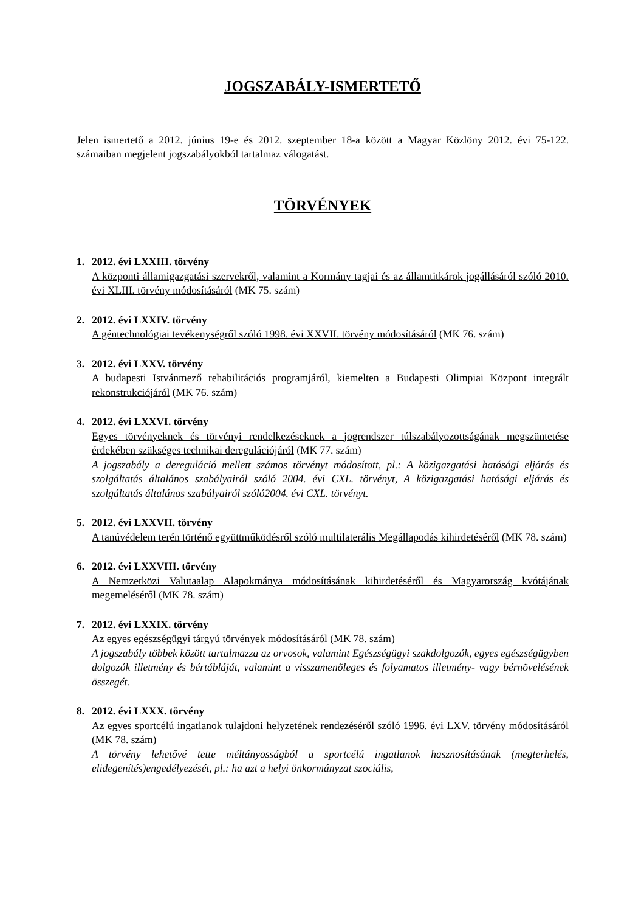JOGSZABÁLY-ISMERTETŐ
Jelen ismertető a 2012. június 19-e és 2012. szeptember 18-a között a Magyar Közlöny 2012. évi 75-122. számaiban megjelent jogszabályokból tartalmaz válogatást.
TÖRVÉNYEK
1. 2012. évi LXXIII. törvény
A központi államigazgatási szervekről, valamint a Kormány tagjai és az államtitkárok jogállásáról szóló 2010. évi XLIII. törvény módosításáról (MK 75. szám)
2. 2012. évi LXXIV. törvény
A géntechnológiai tevékenységről szóló 1998. évi XXVII. törvény módosításáról (MK 76. szám)
3. 2012. évi LXXV. törvény
A budapesti Istvánmező rehabilitációs programjáról, kiemelten a Budapesti Olimpiai Központ integrált rekonstrukciójáról (MK 76. szám)
4. 2012. évi LXXVI. törvény
Egyes törvényeknek és törvényi rendelkezéseknek a jogrendszer túlszabályozottságának megszüntetése érdekében szükséges technikai deregulációjáról (MK 77. szám)
A jogszabály a dereguláció mellett számos törvényt módosított, pl.: A közigazgatási hatósági eljárás és szolgáltatás általános szabályairól szóló 2004. évi CXL. törvényt, A közigazgatási hatósági eljárás és szolgáltatás általános szabályairól szóló2004. évi CXL. törvényt.
5. 2012. évi LXXVII. törvény
A tanúvédelem terén történő együttműködésről szóló multilaterális Megállapodás kihirdetéséről (MK 78. szám)
6. 2012. évi LXXVIII. törvény
A Nemzetközi Valutaalap Alapokmánya módosításának kihirdetéséről és Magyarország kvótájának megemeléséről (MK 78. szám)
7. 2012. évi LXXIX. törvény
Az egyes egészségügyi tárgyú törvények módosításáról (MK 78. szám)
A jogszabály többek között tartalmazza az orvosok, valamint Egészségügyi szakdolgozók, egyes egészségügyben dolgozók illetmény és bértábláját, valamint a visszamenõleges és folyamatos illetmény- vagy bérnövelésének összegét.
8. 2012. évi LXXX. törvény
Az egyes sportcélú ingatlanok tulajdoni helyzetének rendezéséről szóló 1996. évi LXV. törvény módosításáról (MK 78. szám)
A törvény lehetővé tette méltányosságból a sportcélú ingatlanok hasznosításának (megterhelés, elidegenítés)engedélyezését, pl.: ha azt a helyi önkormányzat szociális,